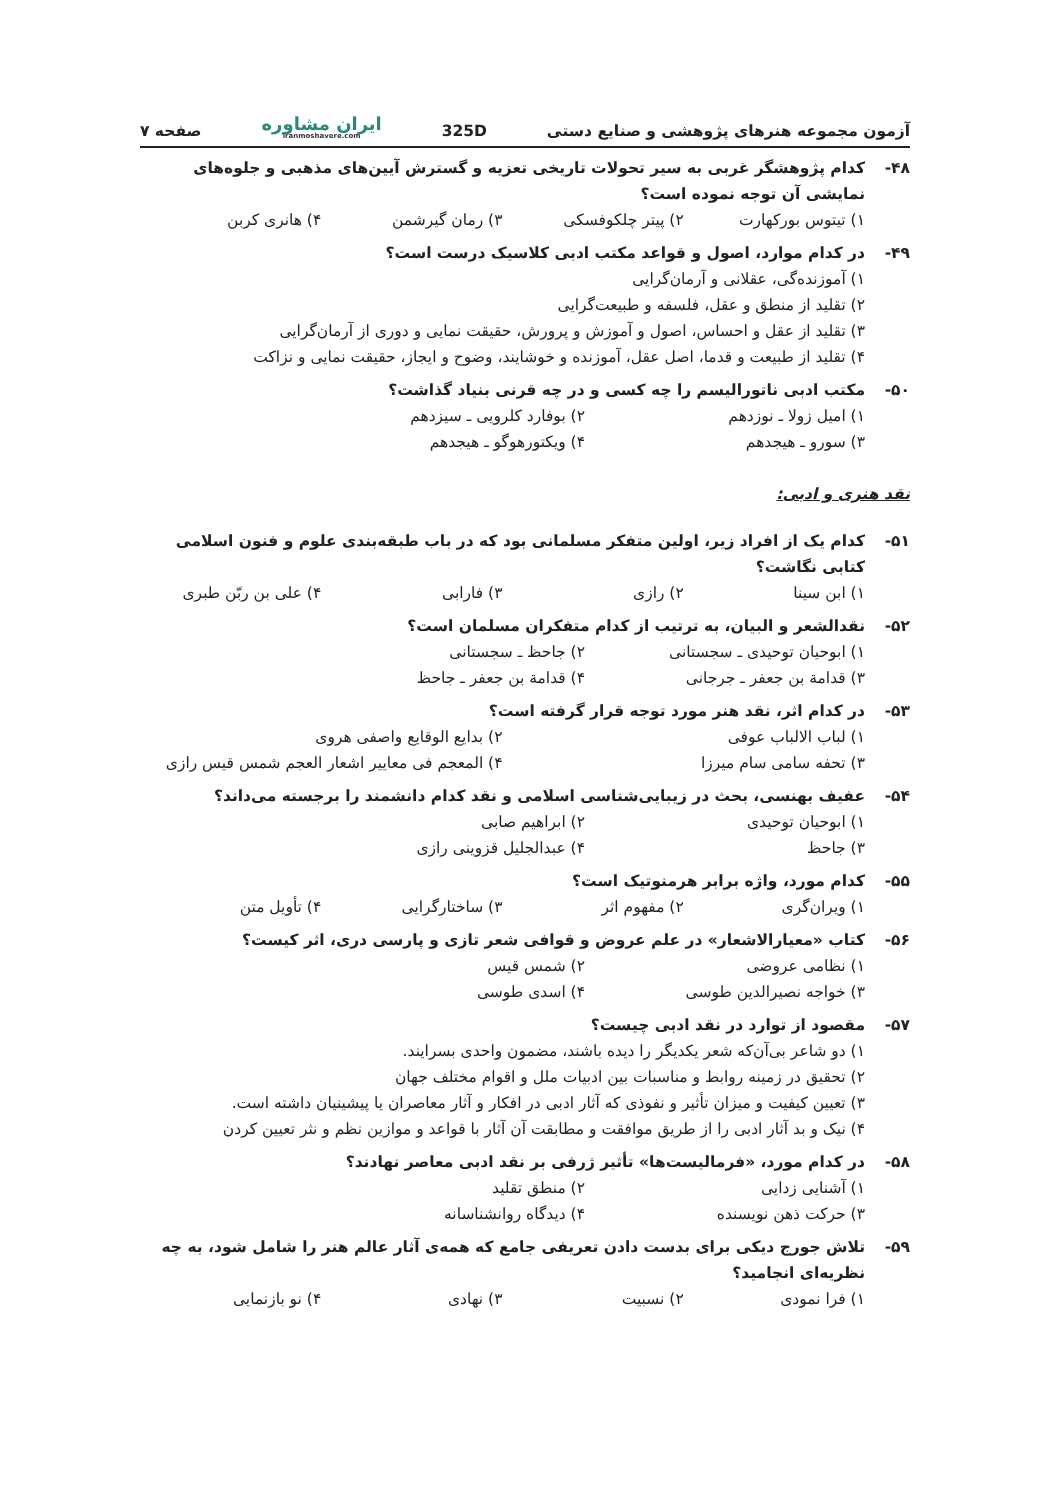آزمون مجموعه هنرهای پژوهشی و صنایع دستی 325D ایران مشاوره
iranmoshavere.com صفحه ۷
۴۸- کدام پژوهشگر غربی به سیر تحولات تاریخی تعزیه و گسترش آیین‌های مذهبی و جلوه‌های نمایشی آن توجه نموده است؟
۱) تیتوس بورکهارت ۲) پیتر چلکوفسکی ۳) رمان گیرشمن ۴) هانری کربن
۴۹- در کدام موارد، اصول و قواعد مکتب ادبی کلاسیک درست است؟
۱) آموزنده‌گی، عقلانی و آرمان‌گرایی
۲) تقلید از منطق و عقل، فلسفه و طبیعت‌گرایی
۳) تقلید از عقل و احساس، اصول و آموزش و پرورش، حقیقت نمایی و دوری از آرمان‌گرایی
۴) تقلید از طبیعت و قدما، اصل عقل، آموزنده و خوشایند، وضوح و ایجاز، حقیقت نمایی و نزاکت
۵۰- مکتب ادبی ناتورالیسم را چه کسی و در چه قرنی بنیاد گذاشت؟
۱) امیل زولا ـ نوزدهم ۲) بوفارد کلرویی ـ سیزدهم ۳) سورو ـ هیجدهم ۴) ویکتورهوگو ـ هیجدهم
نقد هنری و ادبی:
۵۱- کدام یک از افراد زیر، اولین متفکر مسلمانی بود که در باب طبقه‌بندی علوم و فنون اسلامی کتابی نگاشت؟
۱) ابن سینا ۲) رازی ۳) فارابی ۴) علی بن ربّن طبری
۵۲- نقدالشعر و البیان، به ترتیب از کدام متفکران مسلمان است؟
۱) ابوحیان توحیدی ـ سجستانی ۲) جاحظ ـ سجستانی ۳) قدامة بن جعفر ـ جرجانی ۴) قدامة بن جعفر ـ جاحظ
۵۳- در کدام اثر، نقد هنر مورد توجه قرار گرفته است؟
۱) لباب الالباب عوفی ۲) بدایع الوقایع واصفی هروی ۳) تحفه سامی سام میرزا ۴) المعجم فی معاییر اشعار العجم شمس قیس رازی
۵۴- عفیف بهنسی، بحث در زیبایی‌شناسی اسلامی و نقد کدام دانشمند را برجسته می‌داند؟
۱) ابوحیان توحیدی ۲) ابراهیم صابی ۳) جاحظ ۴) عبدالجلیل قزوینی رازی
۵۵- کدام مورد، واژه برابر هرمنوتیک است؟
۱) ویران‌گری ۲) مفهوم اثر ۳) ساختارگرایی ۴) تأویل متن
۵۶- کتاب «معیارالاشعار» در علم عروض و قوافی شعر تازی و پارسی دری، اثر کیست؟
۱) نظامی عروضی ۲) شمس قیس ۳) خواجه نصیرالدین طوسی ۴) اسدی طوسی
۵۷- مقصود از توارد در نقد ادبی چیست؟
۱) دو شاعر بی‌آن‌که شعر یکدیگر را دیده باشند، مضمون واحدی بسرایند.
۲) تحقیق در زمینه روابط و مناسبات بین ادبیات ملل و اقوام مختلف جهان
۳) تعیین کیفیت و میزان تأثیر و نفوذی که آثار ادبی در افکار و آثار معاصران یا پیشینیان داشته است.
۴) نیک و بد آثار ادبی را از طریق موافقت و مطابقت آن آثار با قواعد و موازین نظم و نثر تعیین کردن
۵۸- در کدام مورد، «فرمالیست‌ها» تأثیر ژرفی بر نقد ادبی معاصر نهادند؟
۱) آشنایی زدایی ۲) منطق تقلید ۳) حرکت ذهن نویسنده ۴) دیدگاه روانشناسانه
۵۹- تلاش جورج دیکی برای بدست دادن تعریفی جامع که همه‌ی آثار عالم هنر را شامل شود، به چه نظریه‌ای انجامید؟
۱) فرا نمودی ۲) نسبیت ۳) نهادی ۴) نو بازنمایی